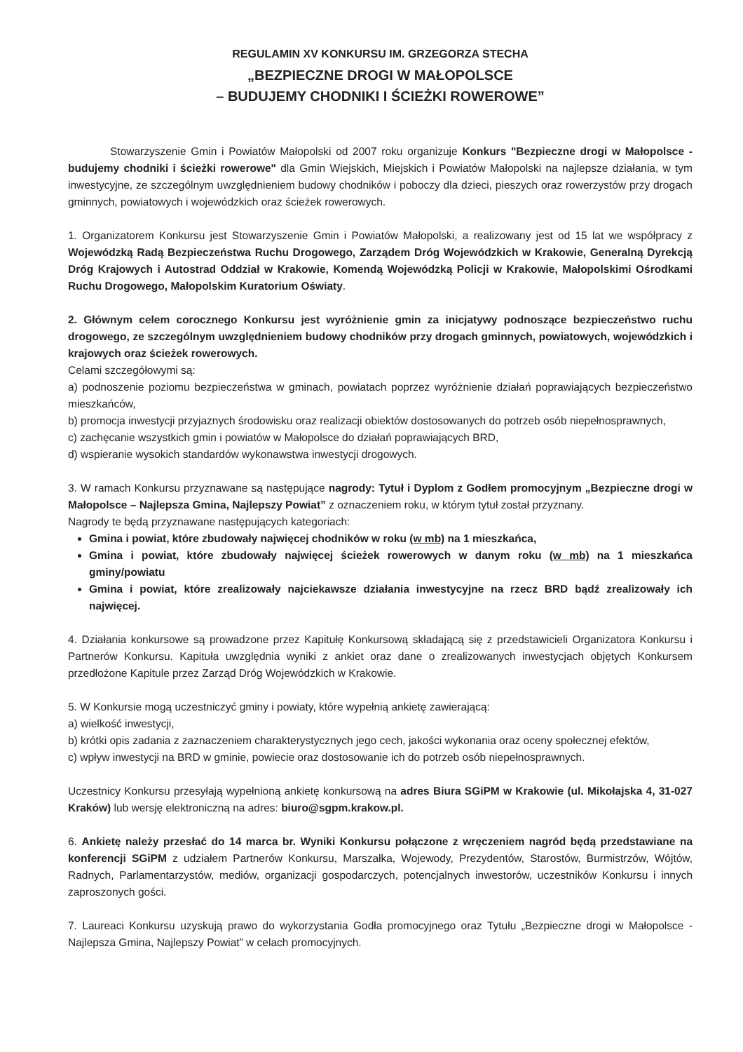REGULAMIN XV KONKURSU IM. GRZEGORZA STECHA
„BEZPIECZNE DROGI W MAŁOPOLSCE
– BUDUJEMY CHODNIKI I ŚCIEŻKI ROWEROWE”
Stowarzyszenie Gmin i Powiatów Małopolski od 2007 roku organizuje Konkurs "Bezpieczne drogi w Małopolsce - budujemy chodniki i ścieżki rowerowe" dla Gmin Wiejskich, Miejskich i Powiatów Małopolski na najlepsze działania, w tym inwestycyjne, ze szczególnym uwzględnieniem budowy chodników i poboczy dla dzieci, pieszych oraz rowerzystów przy drogach gminnych, powiatowych i wojewódzkich oraz ścieżek rowerowych.
1. Organizatorem Konkursu jest Stowarzyszenie Gmin i Powiatów Małopolski, a realizowany jest od 15 lat we współpracy z Wojewódzką Radą Bezpieczeństwa Ruchu Drogowego, Zarządem Dróg Wojewódzkich w Krakowie, Generalną Dyrekcją Dróg Krajowych i Autostrad Oddział w Krakowie, Komendą Wojewódzką Policji w Krakowie, Małopolskimi Ośrodkami Ruchu Drogowego, Małopolskim Kuratorium Oświaty.
2. Głównym celem corocznego Konkursu jest wyróżnienie gmin za inicjatywy podnoszące bezpieczeństwo ruchu drogowego, ze szczególnym uwzględnieniem budowy chodników przy drogach gminnych, powiatowych, wojewódzkich i krajowych oraz ścieżek rowerowych.
Celami szczegółowymi są:
a) podnoszenie poziomu bezpieczeństwa w gminach, powiatach poprzez wyróżnienie działań poprawiających bezpieczeństwo mieszkańców,
b) promocja inwestycji przyjaznych środowisku oraz realizacji obiektów dostosowanych do potrzeb osób niepełnosprawnych,
c) zachęcanie wszystkich gmin i powiatów w Małopolsce do działań poprawiających BRD,
d) wspieranie wysokich standardów wykonawstwa inwestycji drogowych.
3. W ramach Konkursu przyznawane są następujące nagrody: Tytuł i Dyplom z Godłem promocyjnym „Bezpieczne drogi w Małopolsce – Najlepsza Gmina, Najlepszy Powiat” z oznaczeniem roku, w którym tytuł został przyznany.
Nagrody te będą przyznawane następujących kategoriach:
Gmina i powiat, które zbudowały najwięcej chodników w roku (w mb) na 1 mieszkańca,
Gmina i powiat, które zbudowały najwięcej ścieżek rowerowych w danym roku (w mb) na 1 mieszkańca gminy/powiatu
Gmina i powiat, które zrealizowały najciekawsze działania inwestycyjne na rzecz BRD bądź zrealizowały ich najwięcej.
4. Działania konkursowe są prowadzone przez Kapitułę Konkursową składającą się z przedstawicieli Organizatora Konkursu i Partnerów Konkursu. Kapituła uwzględnia wyniki z ankiet oraz dane o zrealizowanych inwestycjach objętych Konkursem przedłożone Kapitule przez Zarząd Dróg Wojewódzkich w Krakowie.
5. W Konkursie mogą uczestniczyć gminy i powiaty, które wypełnią ankietę zawierającą:
a) wielkość inwestycji,
b) krótki opis zadania z zaznaczeniem charakterystycznych jego cech, jakości wykonania oraz oceny społecznej efektów,
c) wpływ inwestycji na BRD w gminie, powiecie oraz dostosowanie ich do potrzeb osób niepełnosprawnych.
Uczestnicy Konkursu przesyłają wypełnioną ankietę konkursową na adres Biura SGiPM w Krakowie (ul. Mikołajska 4, 31-027 Kraków) lub wersję elektroniczną na adres: biuro@sgpm.krakow.pl.
6. Ankietę należy przesłać do 14 marca br. Wyniki Konkursu połączone z wręczeniem nagród będą przedstawiane na konferencji SGiPM z udziałem Partnerów Konkursu, Marszałka, Wojewody, Prezydentów, Starostów, Burmistrzów, Wójtów, Radnych, Parlamentarzystów, mediów, organizacji gospodarczych, potencjalnych inwestorów, uczestników Konkursu i innych zaproszonych gości.
7. Laureaci Konkursu uzyskują prawo do wykorzystania Godła promocyjnego oraz Tytułu „Bezpieczne drogi w Małopolsce - Najlepsza Gmina, Najlepszy Powiat” w celach promocyjnych.